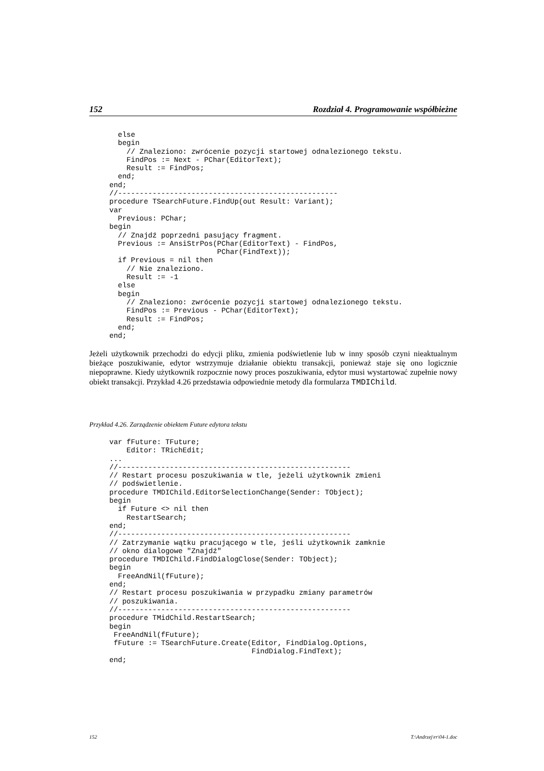152 Rozdział 4. Programowanie współbieżne
  else
  begin
    // Znaleziono: zwrócenie pozycji startowej odnalezionego tekstu.
    FindPos := Next - PChar(EditorText);
    Result := FindPos;
  end;
end;
//---------------------------------------------------
procedure TSearchFuture.FindUp(out Result: Variant);
var
  Previous: PChar;
begin
  // Znajdź poprzedni pasujący fragment.
  Previous := AnsiStrPos(PChar(EditorText) - FindPos,
                         PChar(FindText));
  if Previous = nil then
    // Nie znaleziono.
    Result := -1
  else
  begin
    // Znaleziono: zwrócenie pozycji startowej odnalezionego tekstu.
    FindPos := Previous - PChar(EditorText);
    Result := FindPos;
  end;
end;
Jeżeli użytkownik przechodzi do edycji pliku, zmienia podświetlenie lub w inny sposób czyni nieaktualnym bieżące poszukiwanie, edytor wstrzymuje działanie obiektu transakcji, ponieważ staje się ono logicznie niepoprawne. Kiedy użytkownik rozpocznie nowy proces poszukiwania, edytor musi wystartować zupełnie nowy obiekt transakcji. Przykład 4.26 przedstawia odpowiednie metody dla formularza TMDIChild.
Przykład 4.26. Zarządzenie obiektem Future edytora tekstu
var fFuture: TFuture;
    Editor: TRichEdit;
...
//------------------------------------------------------
// Restart procesu poszukiwania w tle, jeżeli użytkownik zmieni
// podświetlenie.
procedure TMDIChild.EditorSelectionChange(Sender: TObject);
begin
  if Future <> nil then
    RestartSearch;
end;
//------------------------------------------------------
// Zatrzymanie wątku pracującego w tle, jeśli użytkownik zamknie
// okno dialogowe "Znajdź"
procedure TMDIChild.FindDialogClose(Sender: TObject);
begin
  FreeAndNil(fFuture);
end;
// Restart procesu poszukiwania w przypadku zmiany parametrów
// poszukiwania.
//------------------------------------------------------
procedure TMidChild.RestartSearch;
begin
 FreeAndNil(fFuture);
 fFuture := TSearchFuture.Create(Editor, FindDialog.Options,
                                 FindDialog.FindText);
end;
152 T:\Andrzej\rr\04-1.doc